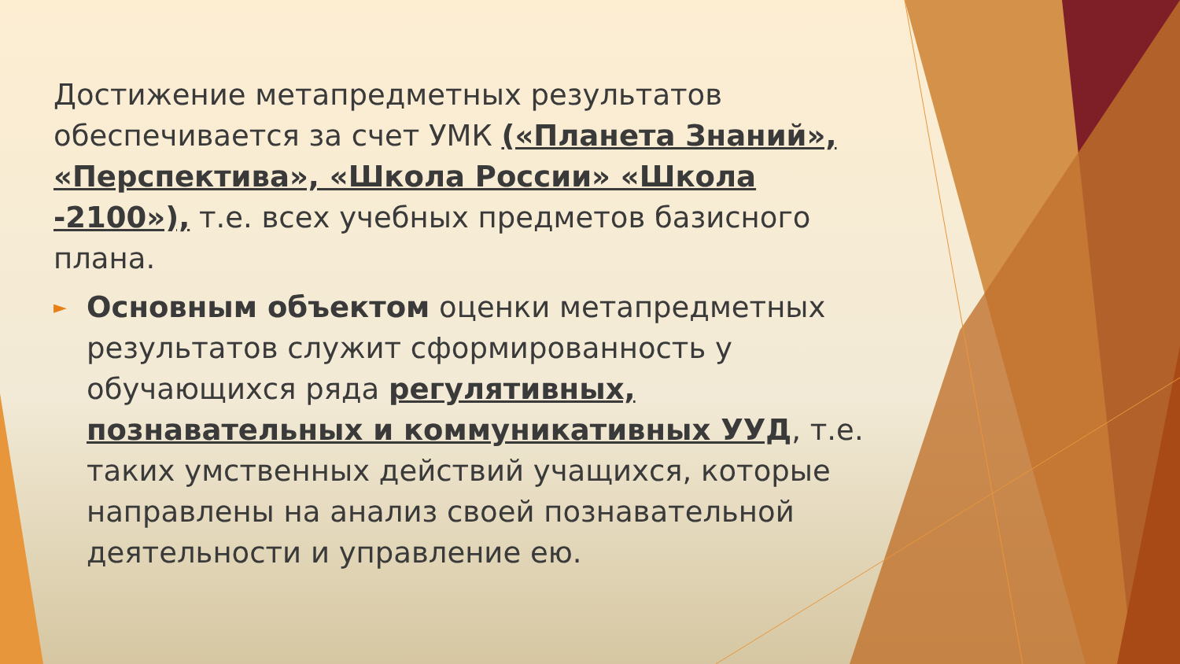Достижение метапредметных результатов обеспечивается за счет УМК («Планета Знаний», «Перспектива», «Школа России» «Школа -2100»), т.е. всех учебных предметов базисного плана.
►
Основным объектом оценки метапредметных результатов служит сформированность у обучающихся ряда регулятивных, познавательных и коммуникативных УУД, т.е. таких умственных действий учащихся, которые направлены на анализ своей познавательной деятельности и управление ею.